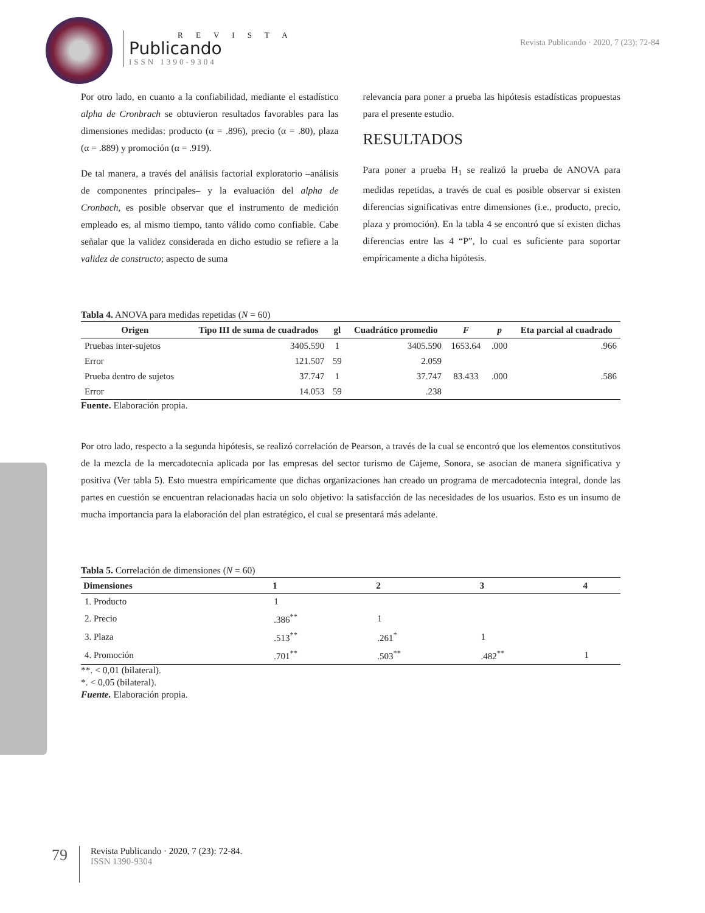R E V I S T A
Publicando
ISSN 1390-9304
Revista Publicando · 2020, 7 (23): 72-84
Por otro lado, en cuanto a la confiabilidad, mediante el estadístico alpha de Cronbrach se obtuvieron resultados favorables para las dimensiones medidas: producto (α = .896), precio (α = .80), plaza (α = .889) y promoción (α = .919).
De tal manera, a través del análisis factorial exploratorio –análisis de componentes principales– y la evaluación del alpha de Cronbach, es posible observar que el instrumento de medición empleado es, al mismo tiempo, tanto válido como confiable. Cabe señalar que la validez considerada en dicho estudio se refiere a la validez de constructo; aspecto de suma
relevancia para poner a prueba las hipótesis estadísticas propuestas para el presente estudio.
RESULTADOS
Para poner a prueba H<sub>1</sub> se realizó la prueba de ANOVA para medidas repetidas, a través de cual es posible observar si existen diferencias significativas entre dimensiones (i.e., producto, precio, plaza y promoción). En la tabla 4 se encontró que sí existen dichas diferencias entre las 4 “P”, lo cual es suficiente para soportar empíricamente a dicha hipótesis.
Tabla 4. ANOVA para medidas repetidas (N = 60)
| Origen | Tipo III de suma de cuadrados | gl | Cuadrático promedio | F | p | Eta parcial al cuadrado |
| --- | --- | --- | --- | --- | --- | --- |
| Pruebas inter-sujetos | 3405.590 | 1 | 3405.590 | 1653.64 | .000 | .966 |
| Error | 121.507 | 59 | 2.059 | | | |
| Prueba dentro de sujetos | 37.747 | 1 | 37.747 | 83.433 | .000 | .586 |
| Error | 14.053 | 59 | .238 | | | |
Fuente. Elaboración propia.
Por otro lado, respecto a la segunda hipótesis, se realizó correlación de Pearson, a través de la cual se encontró que los elementos constitutivos de la mezcla de la mercadotecnia aplicada por las empresas del sector turismo de Cajeme, Sonora, se asocian de manera significativa y positiva (Ver tabla 5). Esto muestra empíricamente que dichas organizaciones han creado un programa de mercadotecnia integral, donde las partes en cuestión se encuentran relacionadas hacia un solo objetivo: la satisfacción de las necesidades de los usuarios. Esto es un insumo de mucha importancia para la elaboración del plan estratégico, el cual se presentará más adelante.
Tabla 5. Correlación de dimensiones (N = 60)
| Dimensiones | 1 | 2 | 3 | 4 |
| --- | --- | --- | --- | --- |
| 1. Producto | 1 | | | |
| 2. Precio | .386<sup>**</sup> | 1 | | |
| 3. Plaza | .513<sup>**</sup> | .261<sup>*</sup> | 1 | |
| 4. Promoción | .701<sup>**</sup> | .503<sup>**</sup> | .482<sup>**</sup> | 1 |
**. < 0,01 (bilateral).
*. < 0,05 (bilateral).
Fuente. Elaboración propia.
79
Revista Publicando · 2020, 7 (23): 72-84.
ISSN 1390-9304